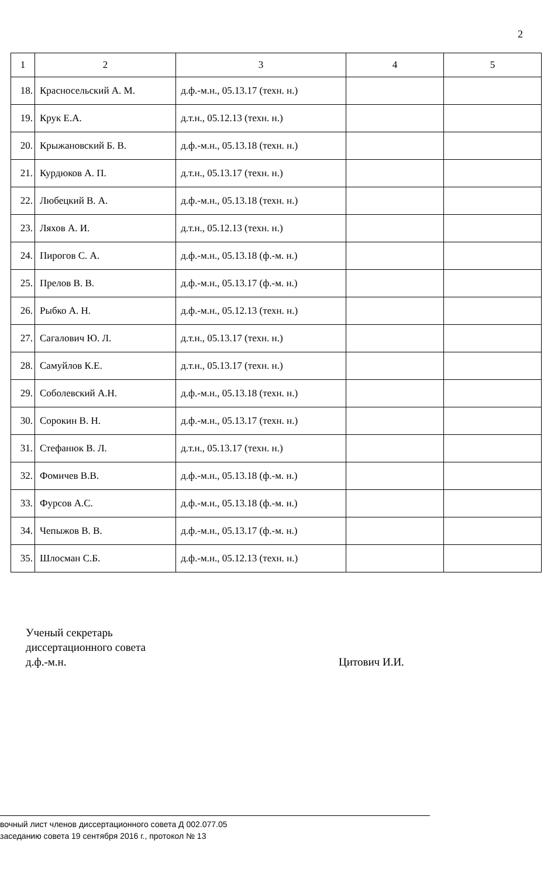2
| 1 | 2 | 3 | 4 | 5 |
| --- | --- | --- | --- | --- |
| 18. | Красносельский А. М. | д.ф.-м.н., 05.13.17 (техн. н.) | | |
| 19. | Крук Е.А. | д.т.н., 05.12.13 (техн. н.) | | |
| 20. | Крыжановский Б. В. | д.ф.-м.н., 05.13.18 (техн. н.) | | |
| 21. | Курдюков А. П. | д.т.н., 05.13.17 (техн. н.) | | |
| 22. | Любецкий В. А. | д.ф.-м.н., 05.13.18 (техн. н.) | | |
| 23. | Ляхов А. И. | д.т.н., 05.12.13 (техн. н.) | | |
| 24. | Пирогов С. А. | д.ф.-м.н., 05.13.18 (ф.-м. н.) | | |
| 25. | Прелов В. В. | д.ф.-м.н., 05.13.17 (ф.-м. н.) | | |
| 26. | Рыбко А. Н. | д.ф.-м.н., 05.12.13 (техн. н.) | | |
| 27. | Сагалович Ю. Л. | д.т.н., 05.13.17 (техн. н.) | | |
| 28. | Самуйлов К.Е. | д.т.н., 05.13.17 (техн. н.) | | |
| 29. | Соболевский А.Н. | д.ф.-м.н., 05.13.18 (техн. н.) | | |
| 30. | Сорокин В. Н. | д.ф.-м.н., 05.13.17 (техн. н.) | | |
| 31. | Стефанюк В. Л. | д.т.н., 05.13.17 (техн. н.) | | |
| 32. | Фомичев В.В. | д.ф.-м.н., 05.13.18 (ф.-м. н.) | | |
| 33. | Фурсов А.С. | д.ф.-м.н., 05.13.18 (ф.-м. н.) | | |
| 34. | Чепыжов В. В. | д.ф.-м.н., 05.13.17 (ф.-м. н.) | | |
| 35. | Шлосман С.Б. | д.ф.-м.н., 05.12.13 (техн. н.) | | |
Ученый секретарь
диссертационного совета
д.ф.-м.н.
Цитович И.И.
вочный лист членов диссертационного совета Д 002.077.05
заседанию совета 19 сентября 2016 г., протокол № 13